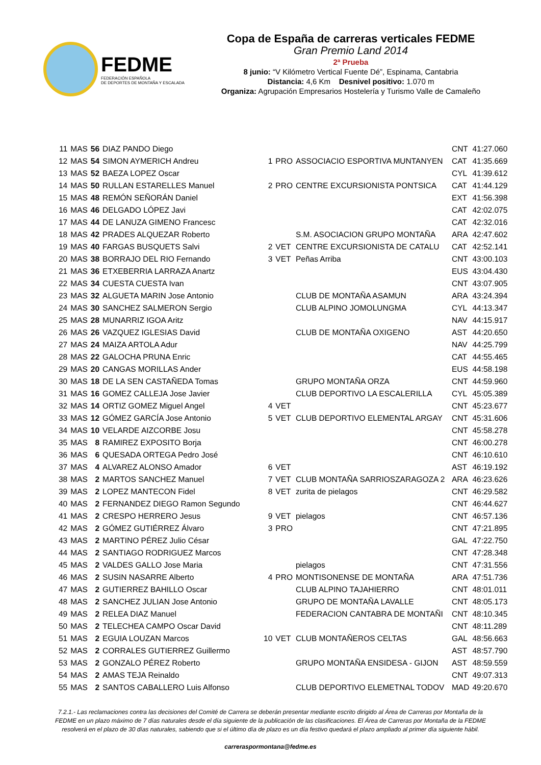FEDME
FEDERACIÓN ESPAÑOLA
DE DEPORTES DE MONTAÑA Y ESCALADA
Copa de España de carreras verticales FEDME
Gran Premio Land 2014
2ª Prueba
8 junio: “V Kilómetro Vertical Fuente Dé”, Espinama, Cantabria
Distancia: 4,6 Km Desnivel positivo: 1.070 m
Organiza: Agrupación Empresarios Hostelería y Turismo Valle de Camaleño
| 11 | MAS | 56 | DIAZ PANDO Diego | | | | CNT | 41:27.060 |
| 12 | MAS | 54 | SIMON AYMERICH Andreu | 1 | PRO | ASSOCIACIO ESPORTIVA MUNTANYEN | CAT | 41:35.669 |
| 13 | MAS | 52 | BAEZA LOPEZ Oscar | | | | CYL | 41:39.612 |
| 14 | MAS | 50 | RULLAN ESTARELLES Manuel | 2 | PRO | CENTRE EXCURSIONISTA PONTSICA | CAT | 41:44.129 |
| 15 | MAS | 48 | REMÓN SEÑORÁN Daniel | | | | EXT | 41:56.398 |
| 16 | MAS | 46 | DELGADO LÓPEZ Javi | | | | CAT | 42:02.075 |
| 17 | MAS | 44 | DE LANUZA GIMENO Francesc | | | | CAT | 42:32.016 |
| 18 | MAS | 42 | PRADES ALQUEZAR Roberto | | | S.M. ASOCIACION GRUPO MONTAÑA | ARA | 42:47.602 |
| 19 | MAS | 40 | FARGAS BUSQUETS Salvi | 2 | VET | CENTRE EXCURSIONISTA DE CATALU | CAT | 42:52.141 |
| 20 | MAS | 38 | BORRAJO DEL RIO Fernando | 3 | VET | Peñas Arriba | CNT | 43:00.103 |
| 21 | MAS | 36 | ETXEBERRIA LARRAZA Anartz | | | | EUS | 43:04.430 |
| 22 | MAS | 34 | CUESTA CUESTA Ivan | | | | CNT | 43:07.905 |
| 23 | MAS | 32 | ALGUETA MARIN Jose Antonio | | | CLUB DE MONTAÑA ASAMUN | ARA | 43:24.394 |
| 24 | MAS | 30 | SANCHEZ SALMERON Sergio | | | CLUB ALPINO JOMOLUNGMA | CYL | 44:13.347 |
| 25 | MAS | 28 | MUNARRIZ IGOA Aritz | | | | NAV | 44:15.917 |
| 26 | MAS | 26 | VAZQUEZ IGLESIAS David | | | CLUB DE MONTAÑA OXIGENO | AST | 44:20.650 |
| 27 | MAS | 24 | MAIZA ARTOLA Adur | | | | NAV | 44:25.799 |
| 28 | MAS | 22 | GALOCHA PRUNA Enric | | | | CAT | 44:55.465 |
| 29 | MAS | 20 | CANGAS MORILLAS Ander | | | | EUS | 44:58.198 |
| 30 | MAS | 18 | DE LA SEN CASTAÑEDA Tomas | | | GRUPO MONTAÑA ORZA | CNT | 44:59.960 |
| 31 | MAS | 16 | GOMEZ CALLEJA Jose Javier | | | CLUB DEPORTIVO LA ESCALERILLA | CYL | 45:05.389 |
| 32 | MAS | 14 | ORTIZ GOMEZ Miguel Angel | 4 | VET | | CNT | 45:23.677 |
| 33 | MAS | 12 | GÓMEZ GARCÍA Jose Antonio | 5 | VET | CLUB DEPORTIVO ELEMENTAL ARGAY | CNT | 45:31.606 |
| 34 | MAS | 10 | VELARDE AIZCORBE Josu | | | | CNT | 45:58.278 |
| 35 | MAS | 8 | RAMIREZ EXPOSITO Borja | | | | CNT | 46:00.278 |
| 36 | MAS | 6 | QUESADA ORTEGA Pedro José | | | | CNT | 46:10.610 |
| 37 | MAS | 4 | ALVAREZ ALONSO Amador | 6 | VET | | AST | 46:19.192 |
| 38 | MAS | 2 | MARTOS SANCHEZ Manuel | 7 | VET | CLUB MONTAÑA SARRIOSZARAGOZA 2 | ARA | 46:23.626 |
| 39 | MAS | 2 | LOPEZ MANTECON Fidel | 8 | VET | zurita de pielagos | CNT | 46:29.582 |
| 40 | MAS | 2 | FERNANDEZ DIEGO Ramon Segundo | | | | CNT | 46:44.627 |
| 41 | MAS | 2 | CRESPO HERRERO Jesus | 9 | VET | pielagos | CNT | 46:57.136 |
| 42 | MAS | 2 | GÓMEZ GUTIÉRREZ Álvaro | 3 | PRO | | CNT | 47:21.895 |
| 43 | MAS | 2 | MARTINO PÉREZ Julio César | | | | GAL | 47:22.750 |
| 44 | MAS | 2 | SANTIAGO RODRIGUEZ Marcos | | | | CNT | 47:28.348 |
| 45 | MAS | 2 | VALDES GALLO Jose Maria | | | pielagos | CNT | 47:31.556 |
| 46 | MAS | 2 | SUSIN NASARRE Alberto | 4 | PRO | MONTISONENSE DE MONTAÑA | ARA | 47:51.736 |
| 47 | MAS | 2 | GUTIERREZ BAHILLO Oscar | | | CLUB ALPINO TAJAHIERRO | CNT | 48:01.011 |
| 48 | MAS | 2 | SANCHEZ JULIAN Jose Antonio | | | GRUPO DE MONTAÑA LAVALLE | CNT | 48:05.173 |
| 49 | MAS | 2 | RELEA DIAZ Manuel | | | FEDERACION CANTABRA DE MONTAÑI | CNT | 48:10.345 |
| 50 | MAS | 2 | TELECHEA CAMPO Oscar David | | | | CNT | 48:11.289 |
| 51 | MAS | 2 | EGUIA LOUZAN Marcos | 10 | VET | CLUB MONTAÑEROS CELTAS | GAL | 48:56.663 |
| 52 | MAS | 2 | CORRALES GUTIERREZ Guillermo | | | | AST | 48:57.790 |
| 53 | MAS | 2 | GONZALO PÉREZ Roberto | | | GRUPO MONTAÑA ENSIDESA - GIJON | AST | 48:59.559 |
| 54 | MAS | 2 | AMAS TEJA Reinaldo | | | | CNT | 49:07.313 |
| 55 | MAS | 2 | SANTOS CABALLERO Luis Alfonso | | | CLUB DEPORTIVO ELEMETNAL TODOV | MAD | 49:20.670 |
7.2.1.- Las reclamaciones contra las decisiones del Comité de Carrera se deberán presentar mediante escrito dirigido al Área de Carreras por Montaña de la FEDME en un plazo máximo de 7 días naturales desde el día siguiente de la publicación de las clasificaciones. El Área de Carreras por Montaña de la FEDME resolverá en el plazo de 30 días naturales, sabiendo que si el último día de plazo es un día festivo quedará el plazo ampliado al primer día siguiente hábil.
carreraspormontana@fedme.es